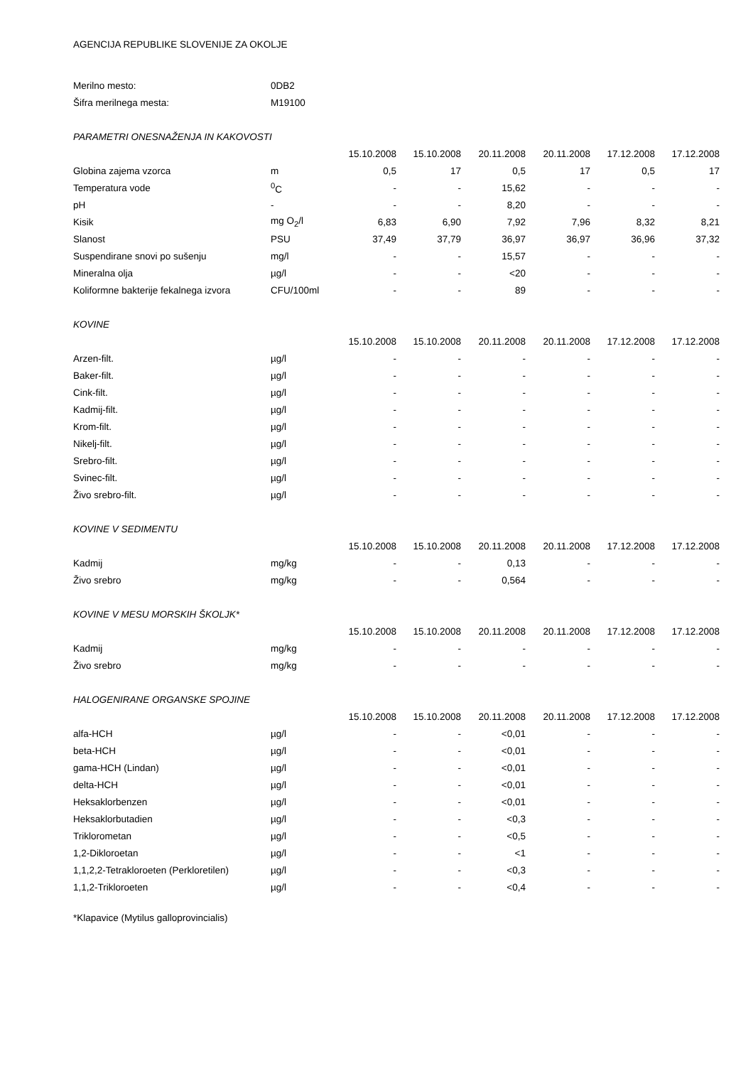AGENCIJA REPUBLIKE SLOVENIJE ZA OKOLJE
| Merilno mesto: | 0DB2 | | | | | | |
| Šifra merilnega mesta: | M19100 | | | | | | |
| PARAMETRI ONESNAŽENJA IN KAKOVOSTI | | | | | | | |
| | | 15.10.2008 | 15.10.2008 | 20.11.2008 | 20.11.2008 | 17.12.2008 | 17.12.2008 |
| Globina zajema vzorca | m | 0,5 | 17 | 0,5 | 17 | 0,5 | 17 |
| Temperatura vode | <sup>0</sup> C | - | - | 15,62 | - | - | - |
| pH | - | - | - | 8,20 | - | - | - |
| Kisik | mg O<sub>2</sub>/l | 6,83 | 6,90 | 7,92 | 7,96 | 8,32 | 8,21 |
| Slanost | PSU | 37,49 | 37,79 | 36,97 | 36,97 | 36,96 | 37,32 |
| Suspendirane snovi po sušenju | mg/l | - | - | 15,57 | - | - | - |
| Mineralna olja | µg/l | - | - | <20 | - | - | - |
| Koliformne bakterije fekalnega izvora | CFU/100ml | - | - | 89 | - | - | - |
| KOVINE | | | | | | | |
| | | 15.10.2008 | 15.10.2008 | 20.11.2008 | 20.11.2008 | 17.12.2008 | 17.12.2008 |
| Arzen-filt. | µg/l | - | - | - | - | - | - |
| Baker-filt. | µg/l | - | - | - | - | - | - |
| Cink-filt. | µg/l | - | - | - | - | - | - |
| Kadmij-filt. | µg/l | - | - | - | - | - | - |
| Krom-filt. | µg/l | - | - | - | - | - | - |
| Nikelj-filt. | µg/l | - | - | - | - | - | - |
| Srebro-filt. | µg/l | - | - | - | - | - | - |
| Svinec-filt. | µg/l | - | - | - | - | - | - |
| Živo srebro-filt. | µg/l | - | - | - | - | - | - |
| KOVINE V SEDIMENTU | | | | | | | |
| | | 15.10.2008 | 15.10.2008 | 20.11.2008 | 20.11.2008 | 17.12.2008 | 17.12.2008 |
| Kadmij | mg/kg | - | - | 0,13 | - | - | - |
| Živo srebro | mg/kg | - | - | 0,564 | - | - | - |
| KOVINE V MESU MORSKIH ŠKOLJK* | | | | | | | |
| | | 15.10.2008 | 15.10.2008 | 20.11.2008 | 20.11.2008 | 17.12.2008 | 17.12.2008 |
| Kadmij | mg/kg | - | - | - | - | - | - |
| Živo srebro | mg/kg | - | - | - | - | - | - |
| HALOGENIRANE ORGANSKE SPOJINE | | | | | | | |
| | | 15.10.2008 | 15.10.2008 | 20.11.2008 | 20.11.2008 | 17.12.2008 | 17.12.2008 |
| alfa-HCH | µg/l | - | - | <0,01 | - | - | - |
| beta-HCH | µg/l | - | - | <0,01 | - | - | - |
| gama-HCH (Lindan) | µg/l | - | - | <0,01 | - | - | - |
| delta-HCH | µg/l | - | - | <0,01 | - | - | - |
| Heksaklorbenzen | µg/l | - | - | <0,01 | - | - | - |
| Heksaklorbutadien | µg/l | - | - | <0,3 | - | - | - |
| Triklorometan | µg/l | - | - | <0,5 | - | - | - |
| 1,2-Dikloroetan | µg/l | - | - | <1 | - | - | - |
| 1,1,2,2-Tetrakloroeten (Perkloretilen) | µg/l | - | - | <0,3 | - | - | - |
| 1,1,2-Trikloroeten | µg/l | - | - | <0,4 | - | - | - |
*Klapavice (Mytilus galloprovincialis)